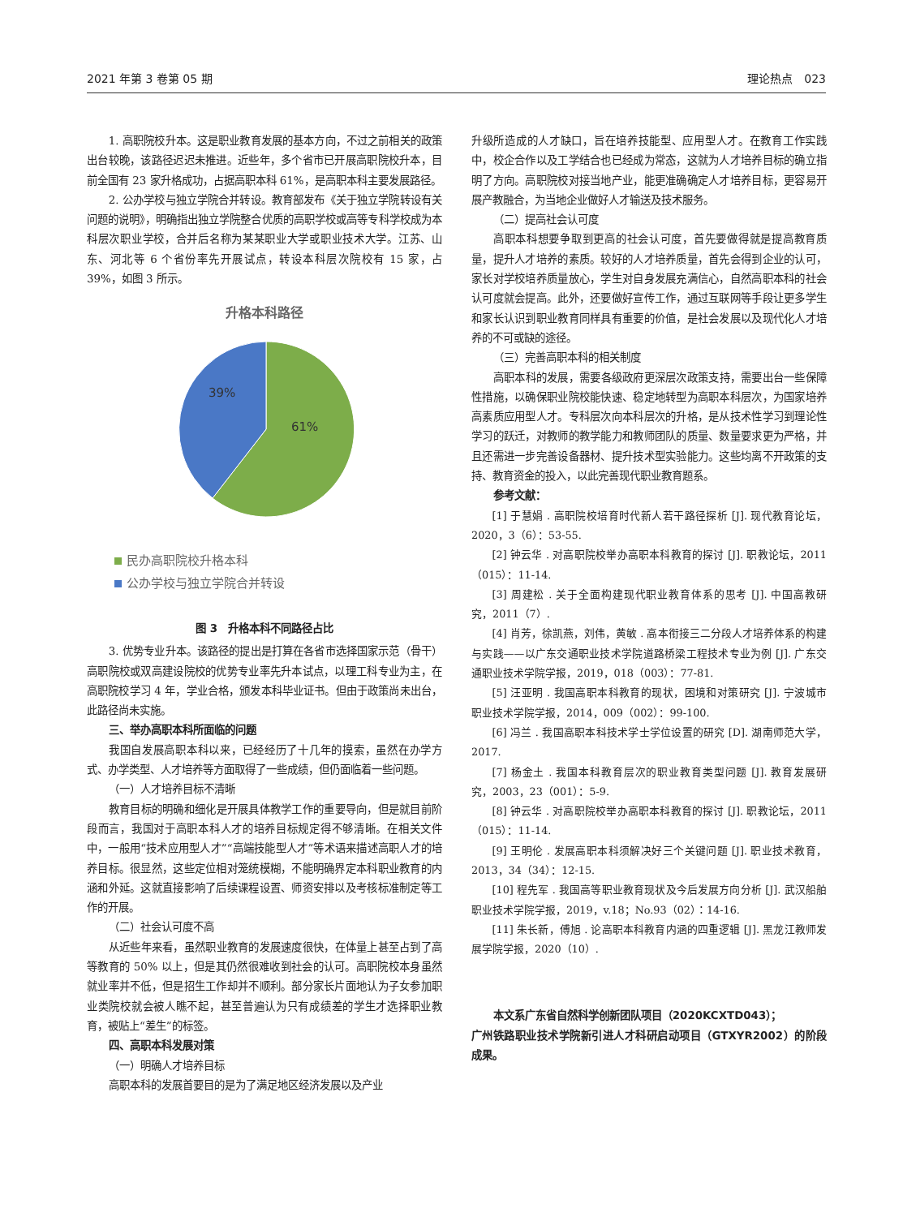2021 年第 3 卷第 05 期 理论热点　023
1. 高职院校升本。这是职业教育发展的基本方向，不过之前相关的政策出台较晚，该路径迟迟未推进。近些年，多个省市已开展高职院校升本，目前全国有 23 家升格成功，占据高职本科 61%，是高职本科主要发展路径。
2. 公办学校与独立学院合并转设。教育部发布《关于独立学院转设有关问题的说明》，明确指出独立学院整合优质的高职学校或高等专科学校成为本科层次职业学校，合并后名称为某某职业大学或职业技术大学。江苏、山东、河北等 6 个省份率先开展试点，转设本科层次院校有 15 家，占 39%，如图 3 所示。
升格本科路径
39%
61%
民办高职院校升格本科
公办学校与独立学院合并转设
图 3　升格本科不同路径占比
3. 优势专业升本。该路径的提出是打算在各省市选择国家示范（骨干）高职院校或双高建设院校的优势专业率先升本试点，以理工科专业为主，在高职院校学习 4 年，学业合格，颁发本科毕业证书。但由于政策尚未出台，此路径尚未实施。
三、举办高职本科所面临的问题
我国自发展高职本科以来，已经经历了十几年的摸索，虽然在办学方式、办学类型、人才培养等方面取得了一些成绩，但仍面临着一些问题。
（一）人才培养目标不清晰
教育目标的明确和细化是开展具体教学工作的重要导向，但是就目前阶段而言，我国对于高职本科人才的培养目标规定得不够清晰。在相关文件中，一般用“技术应用型人才”“高端技能型人才”等术语来描述高职人才的培养目标。很显然，这些定位相对笼统模糊，不能明确界定本科职业教育的内涵和外延。这就直接影响了后续课程设置、师资安排以及考核标准制定等工作的开展。
（二）社会认可度不高
从近些年来看，虽然职业教育的发展速度很快，在体量上甚至占到了高等教育的 50% 以上，但是其仍然很难收到社会的认可。高职院校本身虽然就业率并不低，但是招生工作却并不顺利。部分家长片面地认为子女参加职业类院校就会被人瞧不起，甚至普遍认为只有成绩差的学生才选择职业教育，被贴上“差生”的标签。
四、高职本科发展对策
（一）明确人才培养目标
高职本科的发展首要目的是为了满足地区经济发展以及产业
升级所造成的人才缺口，旨在培养技能型、应用型人才。在教育工作实践中，校企合作以及工学结合也已经成为常态，这就为人才培养目标的确立指明了方向。高职院校对接当地产业，能更准确确定人才培养目标，更容易开展产教融合，为当地企业做好人才输送及技术服务。
（二）提高社会认可度
高职本科想要争取到更高的社会认可度，首先要做得就是提高教育质量，提升人才培养的素质。较好的人才培养质量，首先会得到企业的认可，家长对学校培养质量放心，学生对自身发展充满信心，自然高职本科的社会认可度就会提高。此外，还要做好宣传工作，通过互联网等手段让更多学生和家长认识到职业教育同样具有重要的价值，是社会发展以及现代化人才培养的不可或缺的途径。
（三）完善高职本科的相关制度
高职本科的发展，需要各级政府更深层次政策支持，需要出台一些保障性措施，以确保职业院校能快速、稳定地转型为高职本科层次，为国家培养高素质应用型人才。专科层次向本科层次的升格，是从技术性学习到理论性学习的跃迁，对教师的教学能力和教师团队的质量、数量要求更为严格，并且还需进一步完善设备器材、提升技术型实验能力。这些均离不开政策的支持、教育资金的投入，以此完善现代职业教育题系。
参考文献：
[1] 于慧娟 . 高职院校培育时代新人若干路径探析 [J]. 现代教育论坛，2020，3（6）：53-55.
[2] 钟云华 . 对高职院校举办高职本科教育的探讨 [J]. 职教论坛，2011（015）：11-14.
[3] 周建松 . 关于全面构建现代职业教育体系的思考 [J]. 中国高教研究，2011（7）.
[4] 肖芳，徐凯燕，刘伟，黄敏 . 高本衔接三二分段人才培养体系的构建与实践——以广东交通职业技术学院道路桥梁工程技术专业为例 [J]. 广东交通职业技术学院学报，2019，018（003）：77-81.
[5] 汪亚明 . 我国高职本科教育的现状，困境和对策研究 [J]. 宁波城市职业技术学院学报，2014，009（002）：99-100.
[6] 冯兰 . 我国高职本科技术学士学位设置的研究 [D]. 湖南师范大学，2017.
[7] 杨金土 . 我国本科教育层次的职业教育类型问题 [J]. 教育发展研究，2003，23（001）：5-9.
[8] 钟云华 . 对高职院校举办高职本科教育的探讨 [J]. 职教论坛，2011（015）：11-14.
[9] 王明伦 . 发展高职本科须解决好三个关键问题 [J]. 职业技术教育，2013，34（34）：12-15.
[10] 程先军 . 我国高等职业教育现状及今后发展方向分析 [J]. 武汉船舶职业技术学院学报，2019，v.18；No.93（02）：14-16.
[11] 朱长新，傅旭 . 论高职本科教育内涵的四重逻辑 [J]. 黑龙江教师发展学院学报，2020（10）.
本文系广东省自然科学创新团队项目（2020KCXTD043）；
广州铁路职业技术学院新引进人才科研启动项目（GTXYR2002）的阶段成果。